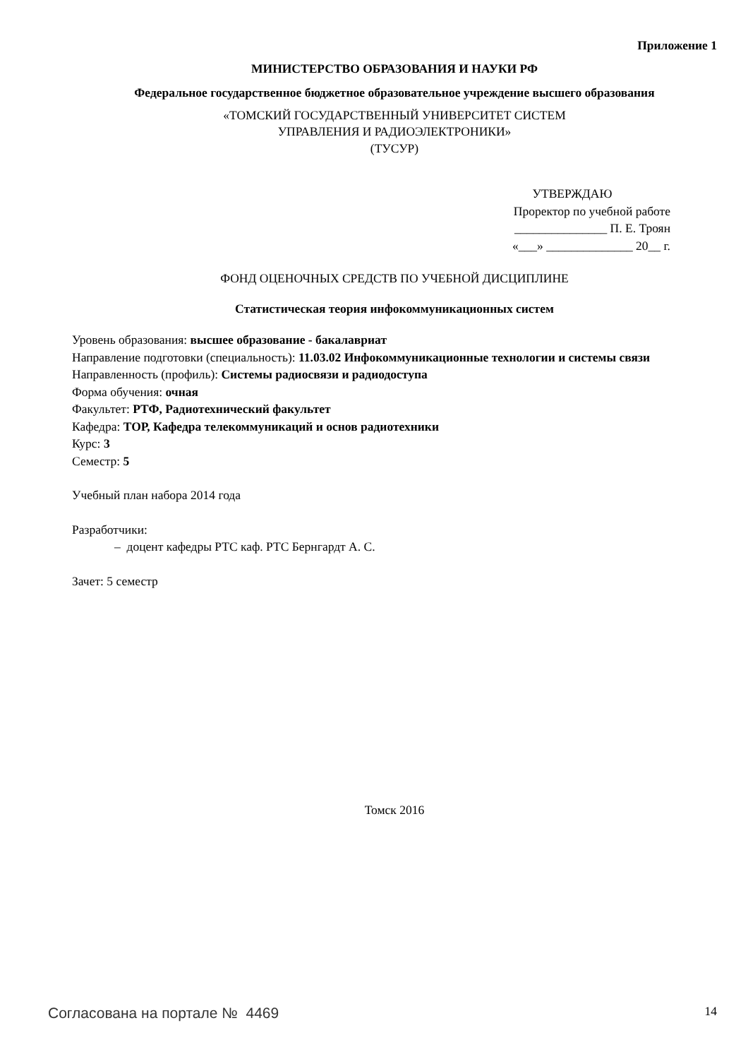Приложение 1
МИНИСТЕРСТВО ОБРАЗОВАНИЯ И НАУКИ РФ
Федеральное государственное бюджетное образовательное учреждение высшего образования
«ТОМСКИЙ ГОСУДАРСТВЕННЫЙ УНИВЕРСИТЕТ СИСТЕМ
УПРАВЛЕНИЯ И РАДИОЭЛЕКТРОНИКИ»
(ТУСУР)
УТВЕРЖДАЮ
Проректор по учебной работе
_______________ П. Е. Троян
«___» ______________ 20__ г.
ФОНД ОЦЕНОЧНЫХ СРЕДСТВ ПО УЧЕБНОЙ ДИСЦИПЛИНЕ
Статистическая теория инфокоммуникационных систем
Уровень образования: высшее образование - бакалавриат
Направление подготовки (специальность): 11.03.02 Инфокоммуникационные технологии и системы связи
Направленность (профиль): Системы радиосвязи и радиодоступа
Форма обучения: очная
Факультет: РТФ, Радиотехнический факультет
Кафедра: ТОР, Кафедра телекоммуникаций и основ радиотехники
Курс: 3
Семестр: 5
Учебный план набора 2014 года
Разработчики:
– доцент кафедры РТС каф. РТС Бернгардт А. С.
Зачет: 5 семестр
Томск 2016
Согласована на портале № 4469 14